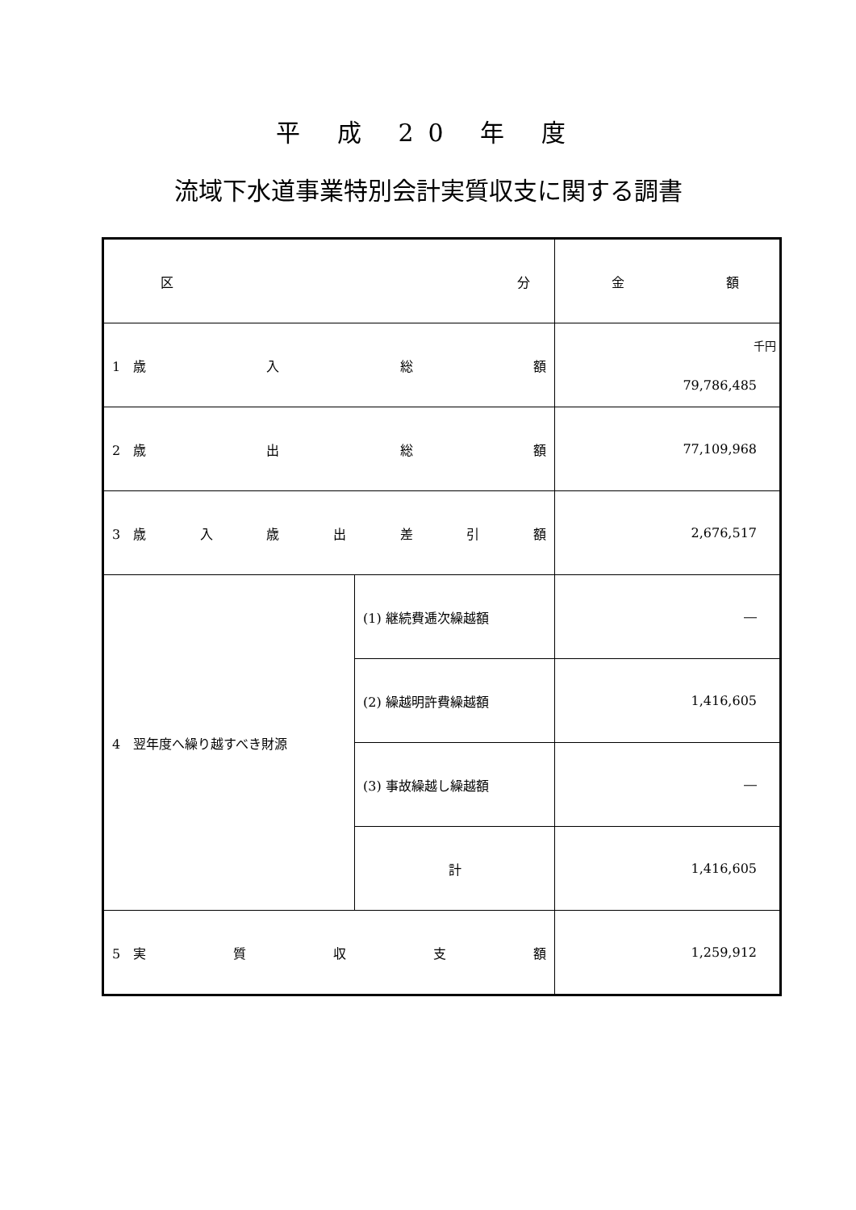平 成 20 年 度
流域下水道事業特別会計実質収支に関する調書
| 区 分 | | 金 額 |
| --- | --- | --- |
| 1 歳 入 総 額 | | 千円 79,786,485 |
| 2 歳 出 総 額 | | 77,109,968 |
| 3 歳 入 歳 出 差 引 額 | | 2,676,517 |
| 4 翌年度へ繰り越すべき財源 | (1) 継続費逓次繰越額 | ― |
| | (2) 繰越明許費繰越額 | 1,416,605 |
| | (3) 事故繰越し繰越額 | ― |
| | 計 | 1,416,605 |
| 5 実 質 収 支 額 | | 1,259,912 |